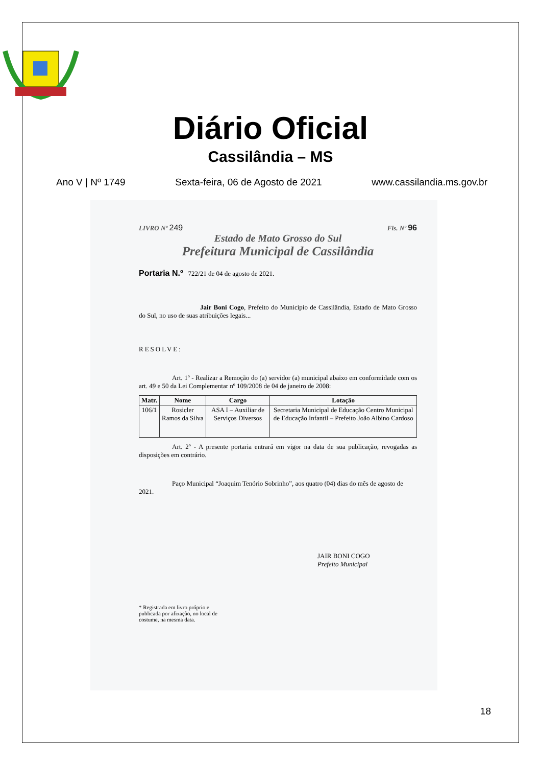Diário Oficial
Cassilândia – MS
Ano V | Nº 1749 Sexta-feira, 06 de Agosto de 2021 www.cassilandia.ms.gov.br
LIVRO Nº 249 Fls. Nº 96
Estado de Mato Grosso do Sul
Prefeitura Municipal de Cassilândia
Portaria N.º 722/21 de 04 de agosto de 2021.
Jair Boni Cogo, Prefeito do Município de Cassilândia, Estado de Mato Grosso do Sul, no uso de suas atribuições legais...
RESOLVE:
Art. 1º - Realizar a Remoção do (a) servidor (a) municipal abaixo em conformidade com os art. 49 e 50 da Lei Complementar nº 109/2008 de 04 de janeiro de 2008:
| Matr. | Nome | Cargo | Lotação |
| --- | --- | --- | --- |
| 106/1 | Rosicler Ramos da Silva | ASA I – Auxiliar de Serviços Diversos | Secretaria Municipal de Educação Centro Municipal de Educação Infantil – Prefeito João Albino Cardoso |
Art. 2º - A presente portaria entrará em vigor na data de sua publicação, revogadas as disposições em contrário.
Paço Municipal “Joaquim Tenório Sobrinho”, aos quatro (04) dias do mês de agosto de 2021.
JAIR BONI COGO
Prefeito Municipal
* Registrada em livro próprio e publicada por afixação, no local de costume, na mesma data.
18